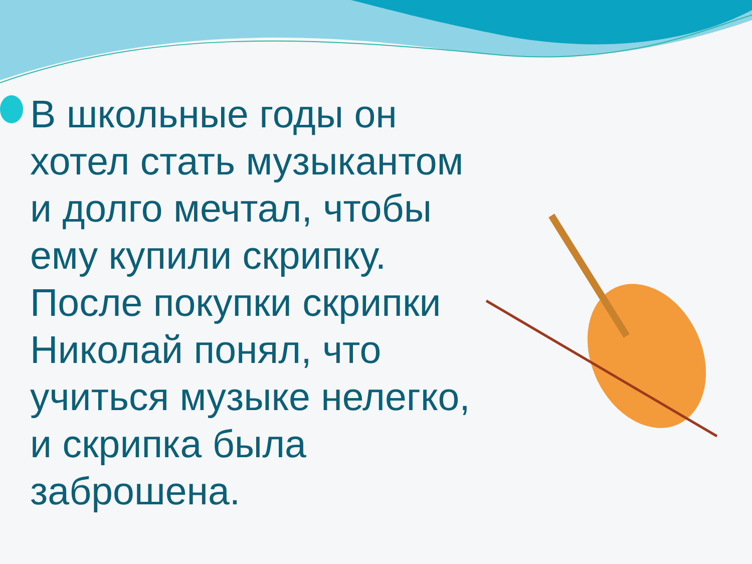В школьные годы он хотел стать музыкантом и долго мечтал, чтобы ему купили скрипку. После покупки скрипки Николай понял, что учиться музыке нелегко, и скрипка была заброшена.